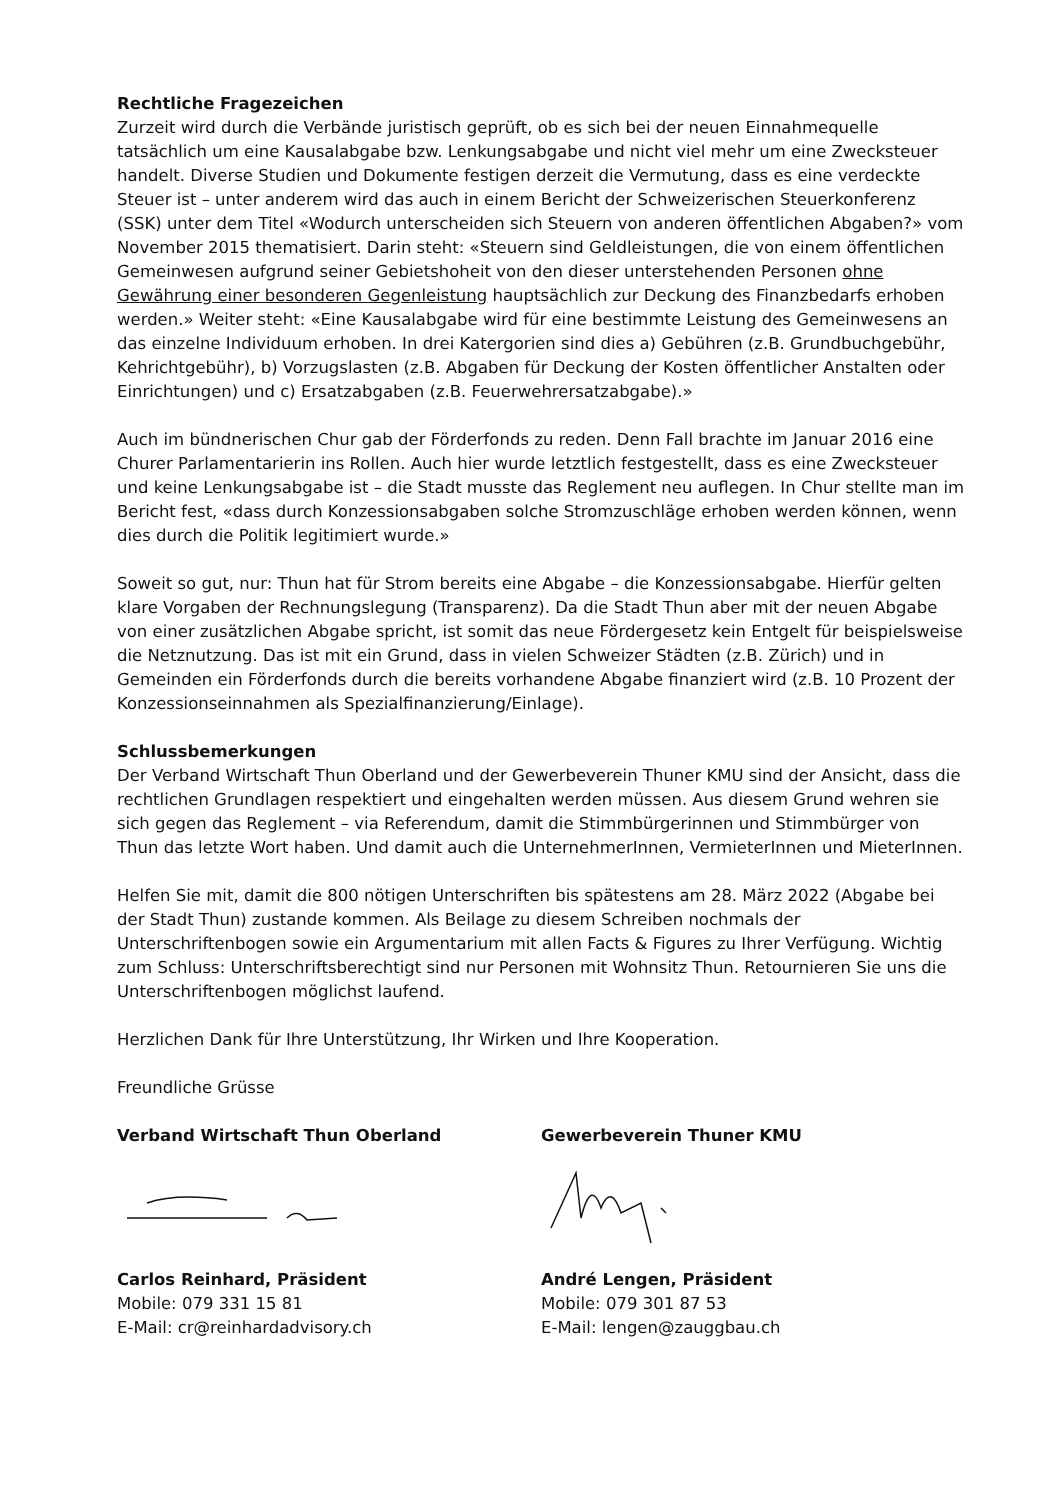Rechtliche Fragezeichen
Zurzeit wird durch die Verbände juristisch geprüft, ob es sich bei der neuen Einnahmequelle tatsächlich um eine Kausalabgabe bzw. Lenkungsabgabe und nicht viel mehr um eine Zwecksteuer handelt. Diverse Studien und Dokumente festigen derzeit die Vermutung, dass es eine verdeckte Steuer ist – unter anderem wird das auch in einem Bericht der Schweizerischen Steuerkonferenz (SSK) unter dem Titel «Wodurch unterscheiden sich Steuern von anderen öffentlichen Abgaben?» vom November 2015 thematisiert. Darin steht: «Steuern sind Geldleistungen, die von einem öffentlichen Gemeinwesen aufgrund seiner Gebietshoheit von den dieser unterstehenden Personen ohne Gewährung einer besonderen Gegenleistung hauptsächlich zur Deckung des Finanzbedarfs erhoben werden.» Weiter steht: «Eine Kausalabgabe wird für eine bestimmte Leistung des Gemeinwesens an das einzelne Individuum erhoben. In drei Katergorien sind dies a) Gebühren (z.B. Grundbuchgebühr, Kehrichtgebühr), b) Vorzugslasten (z.B. Abgaben für Deckung der Kosten öffentlicher Anstalten oder Einrichtungen) und c) Ersatzabgaben (z.B. Feuerwehrersatzabgabe).»
Auch im bündnerischen Chur gab der Förderfonds zu reden. Denn Fall brachte im Januar 2016 eine Churer Parlamentarierin ins Rollen. Auch hier wurde letztlich festgestellt, dass es eine Zwecksteuer und keine Lenkungsabgabe ist – die Stadt musste das Reglement neu auflegen. In Chur stellte man im Bericht fest, «dass durch Konzessionsabgaben solche Stromzuschläge erhoben werden können, wenn dies durch die Politik legitimiert wurde.»
Soweit so gut, nur: Thun hat für Strom bereits eine Abgabe – die Konzessionsabgabe. Hierfür gelten klare Vorgaben der Rechnungslegung (Transparenz). Da die Stadt Thun aber mit der neuen Abgabe von einer zusätzlichen Abgabe spricht, ist somit das neue Fördergesetz kein Entgelt für beispielsweise die Netznutzung. Das ist mit ein Grund, dass in vielen Schweizer Städten (z.B. Zürich) und in Gemeinden ein Förderfonds durch die bereits vorhandene Abgabe finanziert wird (z.B. 10 Prozent der Konzessionseinnahmen als Spezialfinanzierung/Einlage).
Schlussbemerkungen
Der Verband Wirtschaft Thun Oberland und der Gewerbeverein Thuner KMU sind der Ansicht, dass die rechtlichen Grundlagen respektiert und eingehalten werden müssen. Aus diesem Grund wehren sie sich gegen das Reglement – via Referendum, damit die Stimmbürgerinnen und Stimmbürger von Thun das letzte Wort haben. Und damit auch die UnternehmerInnen, VermieterInnen und MieterInnen.
Helfen Sie mit, damit die 800 nötigen Unterschriften bis spätestens am 28. März 2022 (Abgabe bei der Stadt Thun) zustande kommen. Als Beilage zu diesem Schreiben nochmals der Unterschriftenbogen sowie ein Argumentarium mit allen Facts & Figures zu Ihrer Verfügung. Wichtig zum Schluss: Unterschriftsberechtigt sind nur Personen mit Wohnsitz Thun. Retournieren Sie uns die Unterschriftenbogen möglichst laufend.
Herzlichen Dank für Ihre Unterstützung, Ihr Wirken und Ihre Kooperation.
Freundliche Grüsse
Verband Wirtschaft Thun Oberland
Carlos Reinhard, Präsident
Mobile: 079 331 15 81
E-Mail: cr@reinhardadvisory.ch
Gewerbeverein Thuner KMU
André Lengen, Präsident
Mobile: 079 301 87 53
E-Mail: lengen@zauggbau.ch